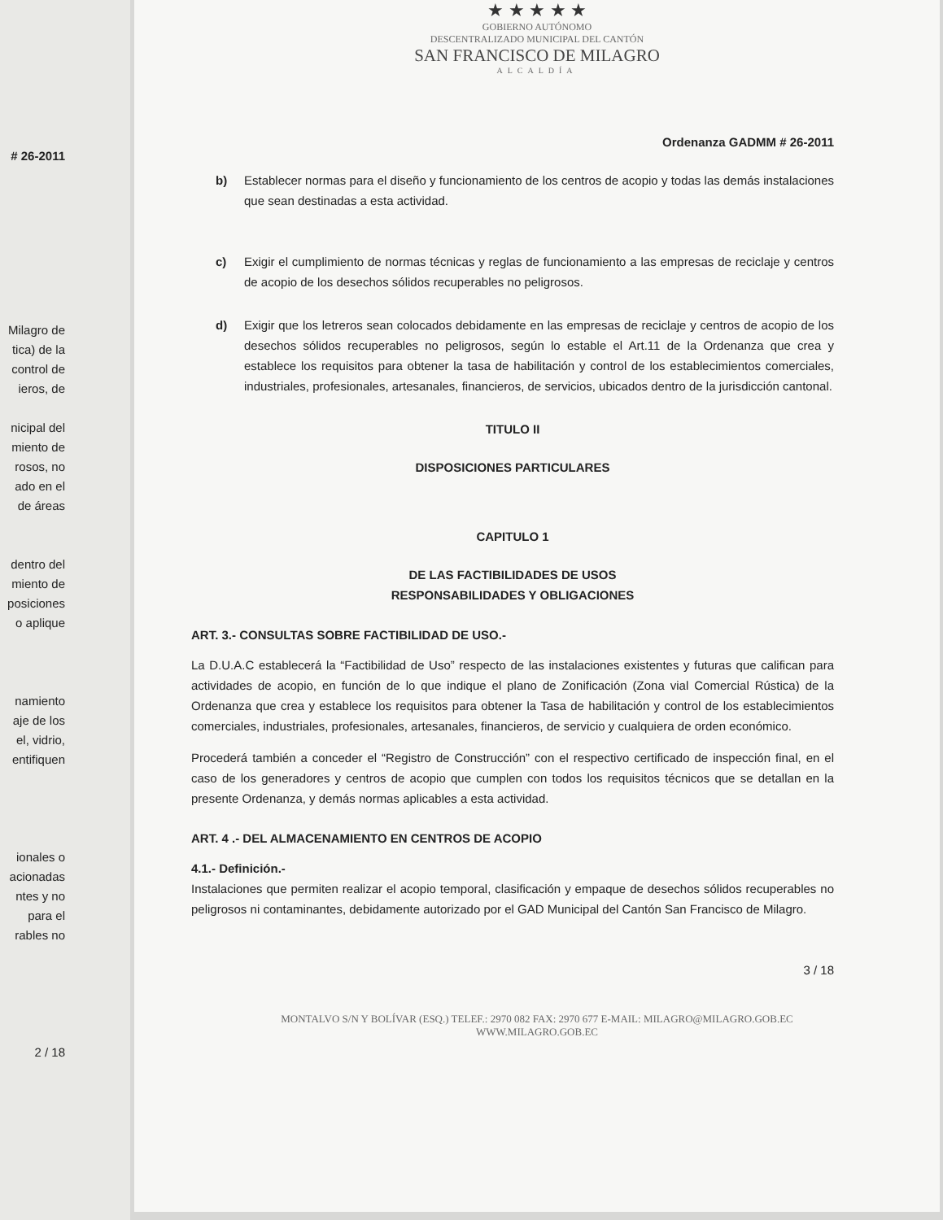# 26-2011
Milagro de
tica) de la
control de
ieros, de
nicipal del
miento de
rosos, no
ado en el
de áreas
dentro del
miento de
posiciones
o aplique
namiento
aje de los
el, vidrio,
entifiquen
ionales o
acionadas
ntes y no
para el
rables no
2 / 18
★ ★ ★ ★ ★
GOBIERNO AUTÓNOMO
DESCENTRALIZADO MUNICIPAL DEL CANTÓN
SAN FRANCISCO DE MILAGRO
ALCALDÍA
Ordenanza GADMM # 26-2011
b) Establecer normas para el diseño y funcionamiento de los centros de acopio y todas las demás instalaciones que sean destinadas a esta actividad.
c) Exigir el cumplimiento de normas técnicas y reglas de funcionamiento a las empresas de reciclaje y centros de acopio de los desechos sólidos recuperables no peligrosos.
d) Exigir que los letreros sean colocados debidamente en las empresas de reciclaje y centros de acopio de los desechos sólidos recuperables no peligrosos, según lo estable el Art.11 de la Ordenanza que crea y establece los requisitos para obtener la tasa de habilitación y control de los establecimientos comerciales, industriales, profesionales, artesanales, financieros, de servicios, ubicados dentro de la jurisdicción cantonal.
TITULO II
DISPOSICIONES PARTICULARES
CAPITULO 1
DE LAS FACTIBILIDADES DE USOS
RESPONSABILIDADES Y OBLIGACIONES
ART. 3.- CONSULTAS SOBRE FACTIBILIDAD DE USO.-
La D.U.A.C establecerá la “Factibilidad de Uso” respecto de las instalaciones existentes y futuras que califican para actividades de acopio, en función de lo que indique el plano de Zonificación (Zona vial Comercial Rústica) de la Ordenanza que crea y establece los requisitos para obtener la Tasa de habilitación y control de los establecimientos comerciales, industriales, profesionales, artesanales, financieros, de servicio y cualquiera de orden económico.
Procederá también a conceder el “Registro de Construcción” con el respectivo certificado de inspección final, en el caso de los generadores y centros de acopio que cumplen con todos los requisitos técnicos que se detallan en la presente Ordenanza, y demás normas aplicables a esta actividad.
ART. 4 .- DEL ALMACENAMIENTO EN CENTROS DE ACOPIO
4.1.- Definición.-
Instalaciones que permiten realizar el acopio temporal, clasificación y empaque de desechos sólidos recuperables no peligrosos ni contaminantes, debidamente autorizado por el GAD Municipal del Cantón San Francisco de Milagro.
3 / 18
MONTALVO S/N Y BOLÍVAR (ESQ.) TELEF.: 2970 082 FAX: 2970 677 E-MAIL: MILAGRO@MILAGRO.GOB.EC
WWW.MILAGRO.GOB.EC